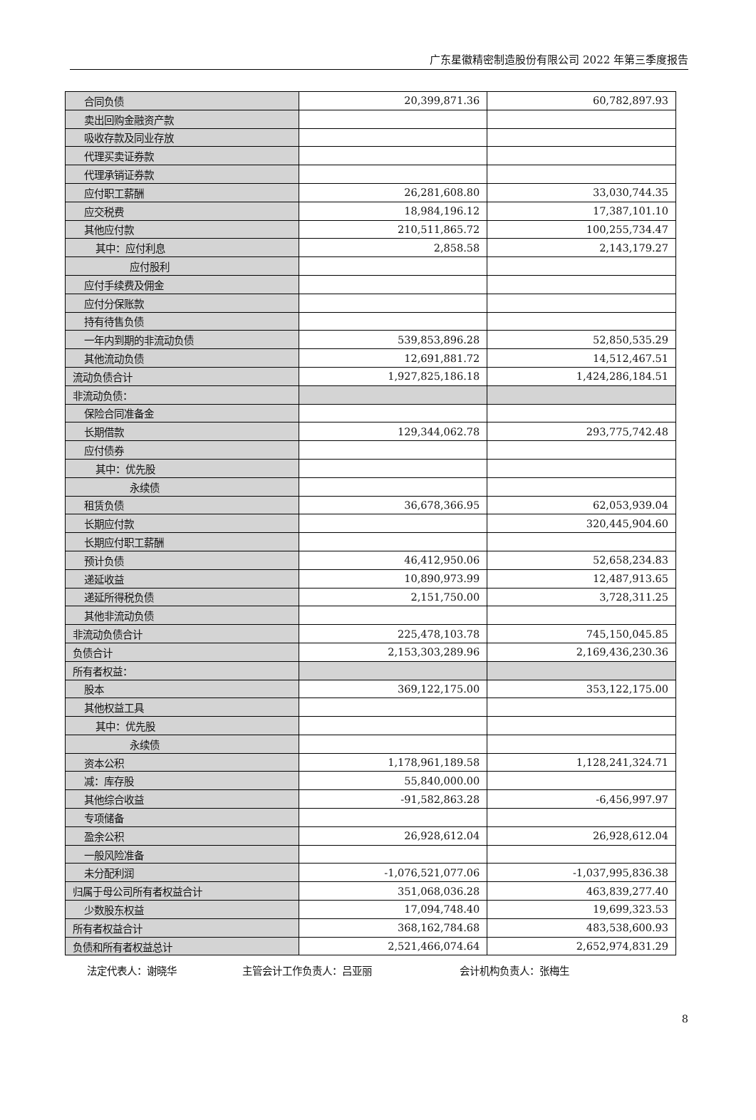广东星徽精密制造股份有限公司 2022 年第三季度报告
| 合同负债 | 20,399,871.36 | 60,782,897.93 |
| 卖出回购金融资产款 | | |
| 吸收存款及同业存放 | | |
| 代理买卖证券款 | | |
| 代理承销证券款 | | |
| 应付职工薪酬 | 26,281,608.80 | 33,030,744.35 |
| 应交税费 | 18,984,196.12 | 17,387,101.10 |
| 其他应付款 | 210,511,865.72 | 100,255,734.47 |
| 其中：应付利息 | 2,858.58 | 2,143,179.27 |
| 应付股利 | | |
| 应付手续费及佣金 | | |
| 应付分保账款 | | |
| 持有待售负债 | | |
| 一年内到期的非流动负债 | 539,853,896.28 | 52,850,535.29 |
| 其他流动负债 | 12,691,881.72 | 14,512,467.51 |
| 流动负债合计 | 1,927,825,186.18 | 1,424,286,184.51 |
| 非流动负债： | | |
| 保险合同准备金 | | |
| 长期借款 | 129,344,062.78 | 293,775,742.48 |
| 应付债券 | | |
| 其中：优先股 | | |
| 永续债 | | |
| 租赁负债 | 36,678,366.95 | 62,053,939.04 |
| 长期应付款 | | 320,445,904.60 |
| 长期应付职工薪酬 | | |
| 预计负债 | 46,412,950.06 | 52,658,234.83 |
| 递延收益 | 10,890,973.99 | 12,487,913.65 |
| 递延所得税负债 | 2,151,750.00 | 3,728,311.25 |
| 其他非流动负债 | | |
| 非流动负债合计 | 225,478,103.78 | 745,150,045.85 |
| 负债合计 | 2,153,303,289.96 | 2,169,436,230.36 |
| 所有者权益： | | |
| 股本 | 369,122,175.00 | 353,122,175.00 |
| 其他权益工具 | | |
| 其中：优先股 | | |
| 永续债 | | |
| 资本公积 | 1,178,961,189.58 | 1,128,241,324.71 |
| 减：库存股 | 55,840,000.00 | |
| 其他综合收益 | -91,582,863.28 | -6,456,997.97 |
| 专项储备 | | |
| 盈余公积 | 26,928,612.04 | 26,928,612.04 |
| 一般风险准备 | | |
| 未分配利润 | -1,076,521,077.06 | -1,037,995,836.38 |
| 归属于母公司所有者权益合计 | 351,068,036.28 | 463,839,277.40 |
| 少数股东权益 | 17,094,748.40 | 19,699,323.53 |
| 所有者权益合计 | 368,162,784.68 | 483,538,600.93 |
| 负债和所有者权益总计 | 2,521,466,074.64 | 2,652,974,831.29 |
法定代表人：谢晓华 主管会计工作负责人：吕亚丽 会计机构负责人：张梅生
8